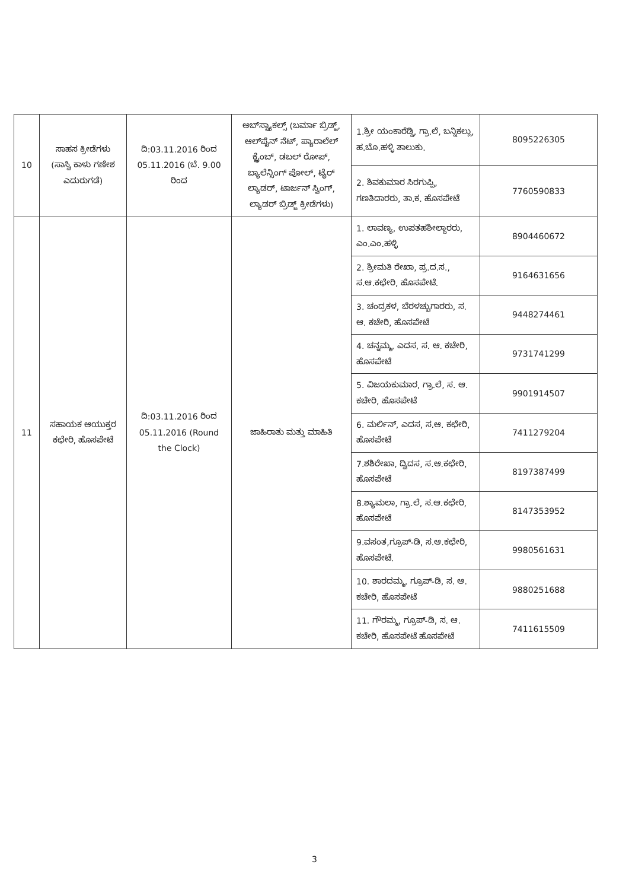| 10 | ಸಾಹಸ ಕ್ರೀಡೆಗಳು (ಸಾಸ್ವಿ ಕಾಳು ಗಣೇಶ ಎದುರುಗಡೆ) | ದಿ:03.11.2016 ರಿಂದ 05.11.2016 (ಬೆ. 9.00 ರಿಂದ | ಅಬ್‌ಸ್ಟ್ಯಾಕಲ್ಸ್ (ಬರ್ಮಾ ಬ್ರಿಡ್ಜ್, ಆಲ್‌ಪೈನ್ ನೆಟ್, ಪ್ಯಾರಾಲೆಲ್ ಕ್ಲೈಂಬ್, ಡಬಲ್ ರೋಪ್, ಬ್ಯಾಲೆನ್ಸಿಂಗ್ ಪೋಲ್, ಟೈರ್ ಲ್ಯಾಡರ್, ಟಾರ್ಜನ್ ಸ್ವಿಂಗ್, ಲ್ಯಾಡರ್ ಬ್ರಿಡ್ಜ್ ಕ್ರೀಡೆಗಳು) | 1.ಶ್ರೀ ಯಂಕಾರೆಡ್ಡಿ, ಗ್ರಾ.ಲೆ, ಬನ್ನಿಕಲ್ಲು, ಹ.ಬೊ.ಹಳ್ಳಿ ತಾಲುಕು. | 8095226305 |
| | | | | 2. ಶಿವಕುಮಾರ ಸಿರಗುಪ್ಪಿ, ಗಣತಿದಾರರು, ತಾ.ಕ. ಹೊಸಪೇಟೆ | 7760590833 |
| 11 | ಸಹಾಯಕ ಆಯುಕ್ತರ ಕಛೇರಿ, ಹೊಸಪೇಟೆ | ದಿ:03.11.2016 ರಿಂದ 05.11.2016 (Round the Clock) | ಜಾಹಿರಾತು ಮತ್ತು ಮಾಹಿತಿ | 1. ಲಾವಣ್ಯ, ಉಪತಹಶೀಲ್ದಾರರು, ಎಂ.ಎಂ.ಹಳ್ಳಿ | 8904460672 |
| | | | | 2. ಶ್ರೀಮತಿ ರೇಖಾ, ಪ್ರ.ದ.ಸ., ಸ.ಆ.ಕಛೇರಿ, ಹೊಸಪೇಟೆ. | 9164631656 |
| | | | | 3. ಚಂದ್ರಕಳ, ಬೆರಳಚ್ಚುಗಾರರು, ಸ. ಆ. ಕಚೇರಿ, ಹೊಸಪೇಟೆ | 9448274461 |
| | | | | 4. ಚನ್ನಮ್ಮ, ಎದಸ, ಸ. ಆ. ಕಚೇರಿ, ಹೊಸಪೇಟೆ | 9731741299 |
| | | | | 5. ವಿಜಯಕುಮಾರ, ಗ್ರಾ.ಲೆ, ಸ. ಆ. ಕಚೇರಿ, ಹೊಸಪೇಟೆ | 9901914507 |
| | | | | 6. ಮರ್ಲಿನ್, ಎದಸ, ಸ.ಆ. ಕಛೇರಿ, ಹೊಸಪೇಟೆ | 7411279204 |
| | | | | 7.ಶಶಿರೇಖಾ, ದ್ವಿದಸ, ಸ.ಆ.ಕಛೇರಿ, ಹೊಸಪೇಟೆ | 8197387499 |
| | | | | 8.ಶ್ಯಾಮಲಾ, ಗ್ರಾ.ಲೆ, ಸ.ಆ.ಕಛೇರಿ, ಹೊಸಪೇಟೆ | 8147353952 |
| | | | | 9.ವಸಂತ,ಗ್ರೂಪ್-ಡಿ, ಸ.ಆ.ಕಛೇರಿ, ಹೊಸಪೇಟೆ. | 9980561631 |
| | | | | 10. ಶಾರದಮ್ಮ, ಗ್ರೂಪ್-ಡಿ, ಸ. ಆ. ಕಚೇರಿ, ಹೊಸಪೇಟೆ | 9880251688 |
| | | | | 11. ಗೌರಮ್ಮ, ಗ್ರೂಪ್-ಡಿ, ಸ. ಆ. ಕಚೇರಿ, ಹೊಸಪೇಟೆ ಹೊಸಪೇಟೆ | 7411615509 |
3